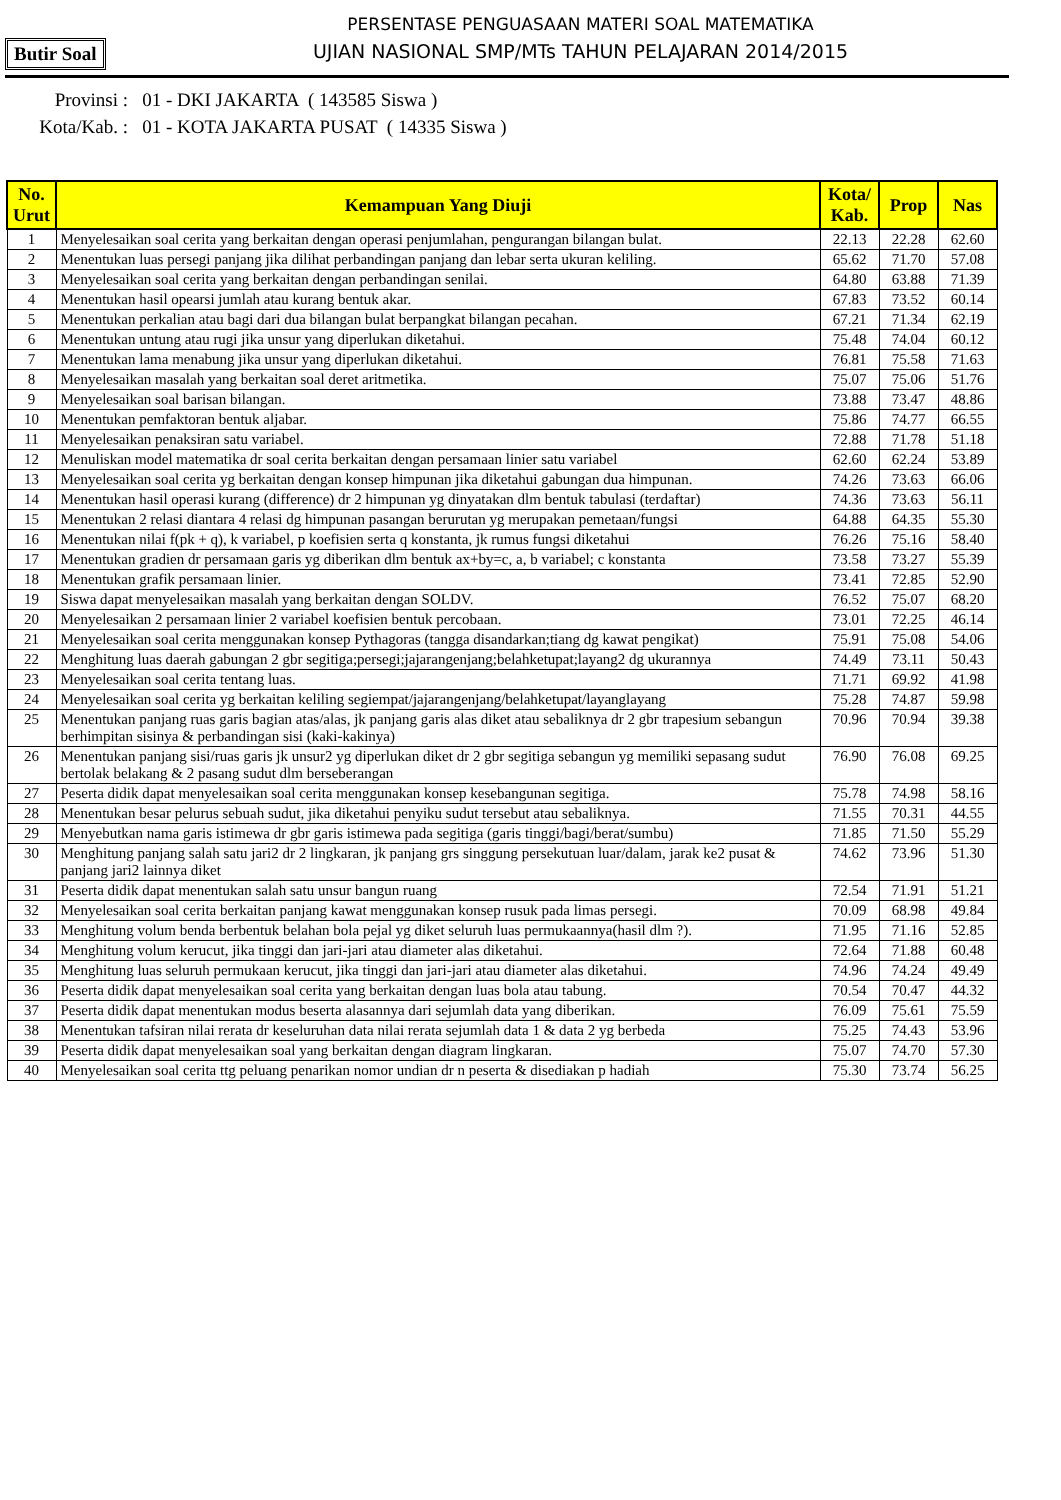PERSENTASE PENGUASAAN MATERI SOAL MATEMATIKA
UJIAN NASIONAL SMP/MTs TAHUN PELAJARAN 2014/2015
Butir Soal
Provinsi : 01 - DKI JAKARTA ( 143585 Siswa )
Kota/Kab. : 01 - KOTA JAKARTA PUSAT ( 14335 Siswa )
| No. Urut | Kemampuan Yang Diuji | Kota/ Kab. | Prop | Nas |
| --- | --- | --- | --- | --- |
| 1 | Menyelesaikan soal cerita yang berkaitan dengan operasi penjumlahan, pengurangan bilangan bulat. | 22.13 | 22.28 | 62.60 |
| 2 | Menentukan luas persegi panjang jika dilihat perbandingan panjang dan lebar serta ukuran keliling. | 65.62 | 71.70 | 57.08 |
| 3 | Menyelesaikan soal cerita yang berkaitan dengan perbandingan senilai. | 64.80 | 63.88 | 71.39 |
| 4 | Menentukan hasil opearsi jumlah atau kurang bentuk akar. | 67.83 | 73.52 | 60.14 |
| 5 | Menentukan perkalian atau bagi dari dua bilangan bulat berpangkat bilangan pecahan. | 67.21 | 71.34 | 62.19 |
| 6 | Menentukan untung atau rugi jika unsur yang diperlukan diketahui. | 75.48 | 74.04 | 60.12 |
| 7 | Menentukan lama menabung jika unsur yang diperlukan diketahui. | 76.81 | 75.58 | 71.63 |
| 8 | Menyelesaikan masalah yang berkaitan soal deret aritmetika. | 75.07 | 75.06 | 51.76 |
| 9 | Menyelesaikan soal barisan bilangan. | 73.88 | 73.47 | 48.86 |
| 10 | Menentukan pemfaktoran bentuk aljabar. | 75.86 | 74.77 | 66.55 |
| 11 | Menyelesaikan penaksiran satu variabel. | 72.88 | 71.78 | 51.18 |
| 12 | Menuliskan model matematika dr soal cerita berkaitan dengan persamaan linier satu variabel | 62.60 | 62.24 | 53.89 |
| 13 | Menyelesaikan soal cerita yg berkaitan dengan konsep himpunan jika diketahui gabungan dua himpunan. | 74.26 | 73.63 | 66.06 |
| 14 | Menentukan hasil operasi kurang (difference) dr 2 himpunan yg dinyatakan dlm bentuk tabulasi (terdaftar) | 74.36 | 73.63 | 56.11 |
| 15 | Menentukan 2 relasi diantara 4 relasi dg himpunan pasangan berurutan yg merupakan pemetaan/fungsi | 64.88 | 64.35 | 55.30 |
| 16 | Menentukan nilai f(pk + q), k variabel, p koefisien serta q konstanta, jk rumus fungsi diketahui | 76.26 | 75.16 | 58.40 |
| 17 | Menentukan gradien dr persamaan garis yg diberikan dlm bentuk ax+by=c, a, b variabel; c konstanta | 73.58 | 73.27 | 55.39 |
| 18 | Menentukan grafik persamaan linier. | 73.41 | 72.85 | 52.90 |
| 19 | Siswa dapat menyelesaikan masalah yang berkaitan dengan SOLDV. | 76.52 | 75.07 | 68.20 |
| 20 | Menyelesaikan 2 persamaan linier 2 variabel koefisien bentuk percobaan. | 73.01 | 72.25 | 46.14 |
| 21 | Menyelesaikan soal cerita menggunakan konsep Pythagoras (tangga disandarkan;tiang dg kawat pengikat) | 75.91 | 75.08 | 54.06 |
| 22 | Menghitung luas daerah gabungan 2 gbr segitiga;persegi;jajarangenjang;belahketupat;layang2 dg ukurannya | 74.49 | 73.11 | 50.43 |
| 23 | Menyelesaikan soal cerita tentang luas. | 71.71 | 69.92 | 41.98 |
| 24 | Menyelesaikan soal cerita yg berkaitan keliling segiempat/jajarangenjang/belahketupat/layanglayang | 75.28 | 74.87 | 59.98 |
| 25 | Menentukan panjang ruas garis bagian atas/alas, jk panjang garis alas diket atau sebaliknya dr 2 gbr trapesium sebangun berhimpitan sisinya & perbandingan sisi (kaki-kakinya) | 70.96 | 70.94 | 39.38 |
| 26 | Menentukan panjang sisi/ruas garis jk unsur2 yg diperlukan diket dr 2 gbr segitiga sebangun yg memiliki sepasang sudut bertolak belakang & 2 pasang sudut dlm berseberangan | 76.90 | 76.08 | 69.25 |
| 27 | Peserta didik dapat menyelesaikan soal cerita menggunakan konsep kesebangunan segitiga. | 75.78 | 74.98 | 58.16 |
| 28 | Menentukan besar pelurus sebuah sudut, jika diketahui penyiku sudut tersebut atau sebaliknya. | 71.55 | 70.31 | 44.55 |
| 29 | Menyebutkan nama garis istimewa dr gbr garis istimewa pada segitiga (garis tinggi/bagi/berat/sumbu) | 71.85 | 71.50 | 55.29 |
| 30 | Menghitung panjang salah satu jari2 dr 2 lingkaran, jk panjang grs singgung persekutuan luar/dalam, jarak ke2 pusat & panjang jari2 lainnya diket | 74.62 | 73.96 | 51.30 |
| 31 | Peserta didik dapat menentukan salah satu unsur bangun ruang | 72.54 | 71.91 | 51.21 |
| 32 | Menyelesaikan soal cerita berkaitan panjang kawat menggunakan konsep rusuk pada limas persegi. | 70.09 | 68.98 | 49.84 |
| 33 | Menghitung volum benda berbentuk belahan bola pejal yg diket seluruh luas permukaannya(hasil dlm ?). | 71.95 | 71.16 | 52.85 |
| 34 | Menghitung volum kerucut, jika tinggi dan jari-jari atau diameter alas diketahui. | 72.64 | 71.88 | 60.48 |
| 35 | Menghitung luas seluruh permukaan kerucut, jika tinggi dan jari-jari atau diameter alas diketahui. | 74.96 | 74.24 | 49.49 |
| 36 | Peserta didik dapat menyelesaikan soal cerita yang berkaitan dengan luas bola atau tabung. | 70.54 | 70.47 | 44.32 |
| 37 | Peserta didik dapat menentukan modus beserta alasannya dari sejumlah data yang diberikan. | 76.09 | 75.61 | 75.59 |
| 38 | Menentukan tafsiran nilai rerata dr keseluruhan data nilai rerata sejumlah data 1 & data 2 yg berbeda | 75.25 | 74.43 | 53.96 |
| 39 | Peserta didik dapat menyelesaikan soal yang berkaitan dengan diagram lingkaran. | 75.07 | 74.70 | 57.30 |
| 40 | Menyelesaikan soal cerita ttg peluang penarikan nomor undian dr n peserta & disediakan p hadiah | 75.30 | 73.74 | 56.25 |